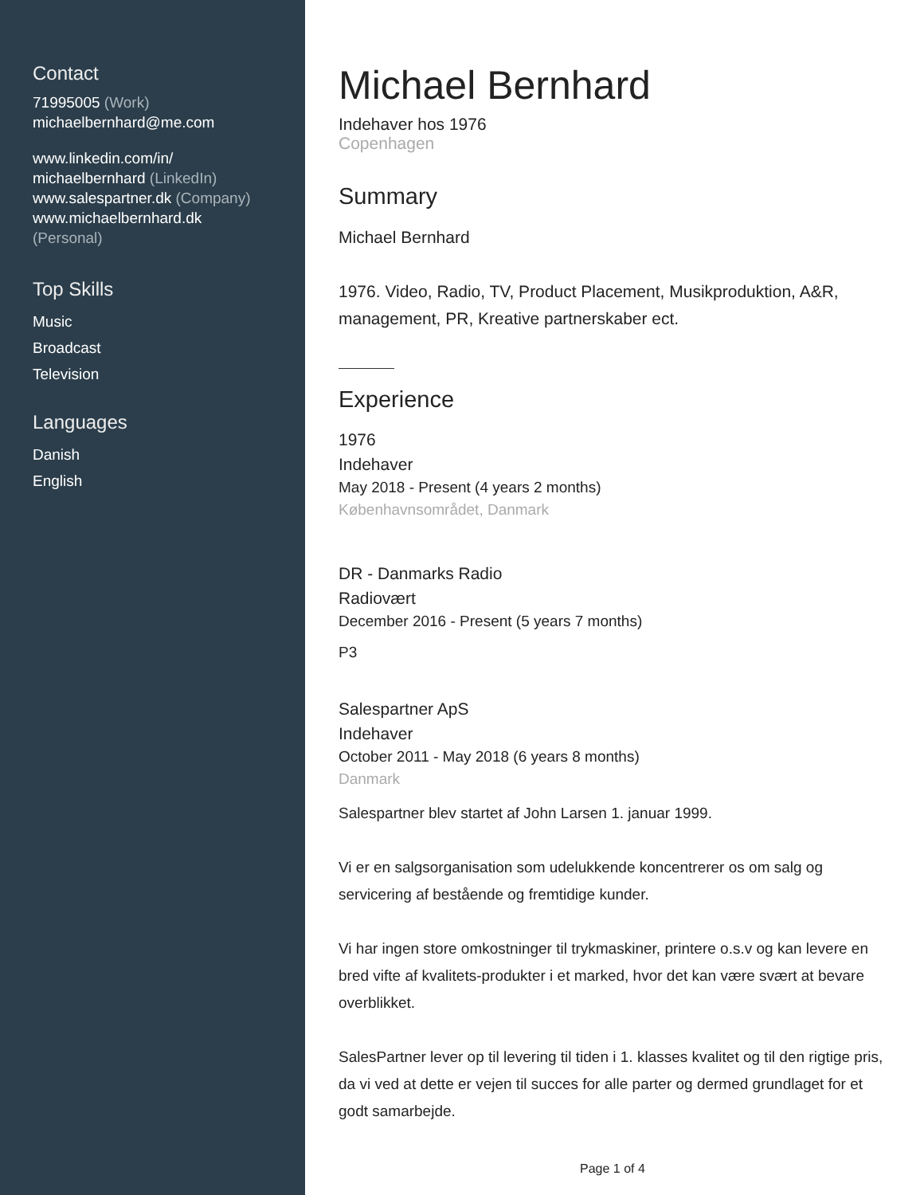Contact
71995005 (Work)
michaelbernhard@me.com
www.linkedin.com/in/
michaelbernhard (LinkedIn)
www.salespartner.dk (Company)
www.michaelbernhard.dk
(Personal)
Top Skills
Music
Broadcast
Television
Languages
Danish
English
Michael Bernhard
Indehaver hos 1976
Copenhagen
Summary
Michael Bernhard
1976. Video, Radio, TV, Product Placement, Musikproduktion, A&R, management, PR, Kreative partnerskaber ect.
Experience
1976
Indehaver
May 2018 - Present (4 years 2 months)
Københavnsområdet, Danmark
DR - Danmarks Radio
Radiovært
December 2016 - Present (5 years 7 months)
P3
Salespartner ApS
Indehaver
October 2011 - May 2018 (6 years 8 months)
Danmark
Salespartner blev startet af John Larsen 1. januar 1999.
Vi er en salgsorganisation som udelukkende koncentrerer os om salg og servicering af bestående og fremtidige kunder.
Vi har ingen store omkostninger til trykmaskiner, printere o.s.v og kan levere en bred vifte af kvalitets-produkter i et marked, hvor det kan være svært at bevare overblikket.
SalesPartner lever op til levering til tiden i 1. klasses kvalitet og til den rigtige pris, da vi ved at dette er vejen til succes for alle parter og dermed grundlaget for et godt samarbejde.
Page 1 of 4